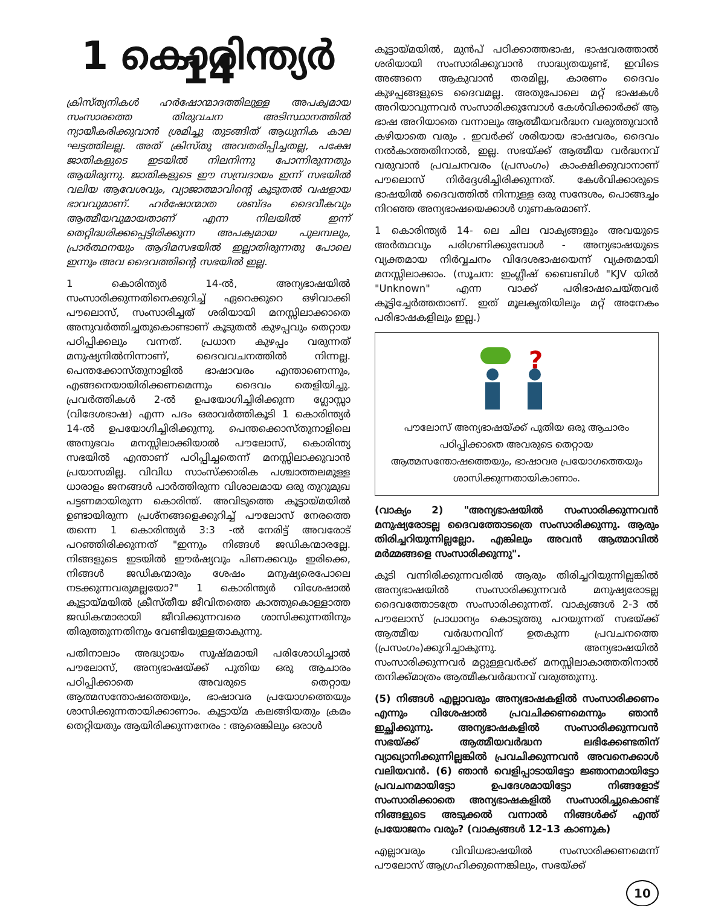1 കൊരിന്ത്യർ 14
ക്രിസ്ത്യനികൾ ഹർഷോന്മാദത്തിലുള്ള അപക്വമായ സംസാരത്തെ തിരുവചന അടിസ്ഥാനത്തിൽ ന്യായീകരിക്കുവാൻ ശ്രമിച്ചു തുടങ്ങിത് ആധുനിക കാല ഘട്ടത്തിലല്ല. അത് ക്രിസ്തു അവതരിപ്പിച്ചതല്ല, പക്ഷേ ജാതികളുടെ ഇടയിൽ നിലനിന്നു പോന്നിരുന്നതും ആയിരുന്നു. ജാതികളുടെ ഈ സമ്പ്രദായം ഇന്ന് സഭയിൽ വലിയ ആവേശവും, വ്യാജാത്മാവിന്റെ കൂടുതൽ വഷളായ ഭാവവുമാണ്. ഹർഷോന്മാത ശബ്ദം ദൈവീകവും ആത്മീയവുമായതാണ് എന്ന നിലയിൽ ഇന്ന് തെറ്റിദ്ധരിക്കപ്പെട്ടിരിക്കുന്ന അപക്വമായ പുലമ്പലും, പ്രാർത്ഥനയും ആദിമസഭയിൽ ഇല്ലാതിരുന്നതു പോലെ ഇന്നും അവ ദൈവത്തിന്റെ സഭയിൽ ഇല്ല.
1 കൊരിന്ത്യർ 14-ൽ, അന്യഭാഷയിൽ സംസാരിക്കുന്നതിനെക്കുറിച്ച് ഏറെക്കുറെ ഒഴിവാക്കി പൗലൊസ്, സംസാരിച്ചത് ശരിയായി മനസ്സിലാക്കാതെ അനുവർത്തിച്ചതുകൊണ്ടാണ് കൂടുതൽ കുഴപ്പവും തെറ്റായ പഠിപ്പിക്കലും വന്നത്. പ്രധാന കുഴപ്പം വരുന്നത് മനുഷ്യനിൽനിന്നാണ്, ദൈവവചനത്തിൽ നിന്നല്ല. പെന്തക്കോസ്തുനാളിൽ ഭാഷാവരം എന്താണെന്നും, എങ്ങനെയായിരിക്കണമെന്നും ദൈവം തെളിയിച്ചു. പ്രവർത്തികൾ 2-ൽ ഉപയോഗിച്ചിരിക്കുന്ന ഗ്ലോസ്സാ (വിദേശഭാഷ) എന്ന പദം ഒരാവർത്തികൂടി 1 കൊരിന്ത്യർ 14-ൽ ഉപയോഗിച്ചിരിക്കുന്നു. പെന്തക്കൊസ്തുനാളിലെ അനുഭവം മനസ്സിലാക്കിയാൽ പൗലോസ്, കൊരിന്ത്യ സഭയിൽ എന്താണ് പഠിപ്പിച്ചതെന്ന് മനസ്സിലാക്കുവാൻ പ്രയാസമില്ല. വിവിധ സാംസ്ക്കാരിക പശ്ചാത്തലമുള്ള ധാരാളം ജനങ്ങൾ പാർത്തിരുന്ന വിശാലമായ ഒരു തുറുമുഖ പട്ടണമായിരുന്ന കൊരിന്ത്. അവിടുത്തെ കൂട്ടായ്മയിൽ ഉണ്ടായിരുന്ന പ്രശ്നങ്ങളെക്കുറിച്ച് പൗലോസ് നേരത്തെ തന്നെ 1 കൊരിന്ത്യർ 3:3 -ൽ നേരിട്ട് അവരോട് പറഞ്ഞിരിക്കുന്നത് "ഇന്നും നിങ്ങൾ ജഡികന്മാരല്ലേ. നിങ്ങളുടെ ഇടയിൽ ഈർഷ്യവും പിണക്കവും ഇരിക്കെ, നിങ്ങൾ ജഡികന്മാരും ശേഷം മനുഷ്യരെപോലെ നടക്കുന്നവരുമല്ലയോ?" 1 കൊരിന്ത്യർ വിശേഷാൽ കൂട്ടായ്മയിൽ ക്രീസ്തീയ ജീവിതത്തെ കാത്തുകൊള്ളാത്ത ജഡികന്മാരായി ജീവിക്കുന്നവരെ ശാസിക്കുന്നതിനും തിരുത്തുന്നതിനും വേണ്ടിയുള്ളതാകുന്നു.
പതിനാലാം അദ്ധ്യായം സൂഷ്മമായി പരിശോധിച്ചാൽ പൗലോസ്, അന്യഭാഷയ്ക്ക് പുതിയ ഒരു ആചാരം പഠിപ്പിക്കാതെ അവരുടെ തെറ്റായ ആത്മസന്തോഷത്തെയും, ഭാഷാവര പ്രയോഗത്തെയും ശാസിക്കുന്നതായിക്കാണാം. കൂട്ടായ്മ കലങ്ങിയതും ക്രമം തെറ്റിയതും ആയിരിക്കുന്നനേരം : ആരെങ്കിലും ഒരാൾ
കൂട്ടായ്മയിൽ, മുൻപ് പഠിക്കാത്തഭാഷ, ഭാഷവരത്താൽ ശരിയായി സംസാരിക്കുവാൻ സാദ്ധ്യതയുണ്ട്, ഇവിടെ അങ്ങനെ ആകുവാൻ തരമില്ല, കാരണം ദൈവം കുഴപ്പങ്ങളുടെ ദൈവമല്ല. അതുപോലെ മറ്റ് ഭാഷകൾ അറിയാവുന്നവർ സംസാരിക്കുമ്പോൾ കേൾവിക്കാർക്ക് ആ ഭാഷ അറിയാതെ വന്നാലും ആത്മീയവർദ്ധന വരുത്തുവാൻ കഴിയാതെ വരും . ഇവർക്ക് ശരിയായ ഭാഷവരം, ദൈവം നൽകാത്തതിനാൽ, ഇല്ല. സഭയ്ക്ക് ആത്മീയ വർദ്ധനവ് വരുവാൻ പ്രവചനവരം (പ്രസംഗം) കാംക്ഷിക്കുവാനാണ് പൗലൊസ് നിർദ്ദേശിച്ചിരിക്കുന്നത്. കേൾവിക്കാരുടെ ഭാഷയിൽ ദൈവത്തിൽ നിന്നുള്ള ഒരു സന്ദേശം, പൊങ്ങച്ചം നിറഞ്ഞ അന്യഭാഷയെക്കാൾ ഗുണകരമാണ്.
1 കൊരിന്ത്യർ 14- ലെ ചില വാക്യങ്ങളും അവയുടെ അർത്ഥവും പരിഗണിക്കുമ്പോൾ - അന്യഭാഷയുടെ വ്യക്തമായ നിർവ്വചനം വിദേശഭാഷയെന്ന് വ്യക്തമായി മനസ്സിലാക്കാം. (സൂചന: ഇംഗ്ലീഷ് ബൈബിൾ "KJV യിൽ "Unknown" എന്ന വാക്ക് പരിഭാഷചെയ്തവർ കൂട്ടിച്ചേർത്തതാണ്. ഇത് മൂലകൃതിയിലും മറ്റ് അനേകം പരിഭാഷകളിലും ഇല്ല.)
?
പൗലോസ് അന്യഭാഷയ്ക്ക് പുതിയ ഒരു ആചാരം പഠിപ്പിക്കാതെ അവരുടെ തെറ്റായ ആത്മസന്തോഷത്തെയും, ഭാഷാവര പ്രയോഗത്തെയും ശാസിക്കുന്നതായികാണാം.
(വാക്യം 2) "അന്യഭാഷയിൽ സംസാരിക്കുന്നവൻ മനുഷ്യരോടല്ല ദൈവത്തോടത്രെ സംസാരിക്കുന്നു. ആരും തിരിച്ചറിയുന്നില്ലല്ലോ. എങ്കിലും അവൻ ആത്മാവിൽ മർമ്മങ്ങളെ സംസാരിക്കുന്നു".
കൂടി വന്നിരിക്കുന്നവരിൽ ആരും തിരിച്ചറിയുന്നില്ലങ്കിൽ അന്യഭാഷയിൽ സംസാരിക്കുന്നവർ മനുഷ്യരോടല്ല ദൈവത്തോടത്രേ സംസാരിക്കുന്നത്. വാക്യങ്ങൾ 2-3 ൽ പൗലോസ് പ്രാധാന്യം കൊടുത്തു പറയുന്നത് സഭയ്ക്ക് ആത്മീയ വർദ്ധനവിന് ഉതകുന്ന പ്രവചനത്തെ (പ്രസംഗം)ക്കുറിച്ചാകുന്നു. അന്യഭാഷയിൽ സംസാരിക്കുന്നവർ മറ്റുള്ളവർക്ക് മനസ്സിലാകാത്തതിനാൽ തനിക്ക്മാത്രം ആത്മീകവർദ്ധനവ് വരുത്തുന്നു.
(5) നിങ്ങൾ എല്ലാവരും അന്യഭാഷകളിൽ സംസാരിക്കണം എന്നും വിശേഷാൽ പ്രവചിക്കണമെന്നും ഞാൻ ഇച്ഛിക്കുന്നു. അന്യഭാഷകളിൽ സംസാരിക്കുന്നവൻ സഭയ്ക്ക് ആത്മീയവർദ്ധന ലഭിക്കേണ്ടതിന് വ്യാഖ്യാനിക്കുന്നില്ലങ്കിൽ പ്രവചിക്കുന്നവൻ അവനെക്കാൾ വലിയവൻ. (6) ഞാൻ വെളിപ്പാടായിട്ടോ ജ്ഞാനമായിട്ടോ പ്രവചനമായിട്ടോ ഉപദേശമായിട്ടോ നിങ്ങളോട് സംസാരിക്കാതെ അന്യഭാഷകളിൽ സംസാരിച്ചുകൊണ്ട് നിങ്ങളുടെ അടുക്കൽ വന്നാൽ നിങ്ങൾക്ക് എന്ത് പ്രയോജനം വരും? (വാക്യങ്ങൾ 12-13 കാണുക)
എല്ലാവരും വിവിധഭാഷയിൽ സംസാരിക്കണമെന്ന് പൗലോസ് ആഗ്രഹിക്കുന്നെങ്കിലും, സഭയ്ക്ക്
10